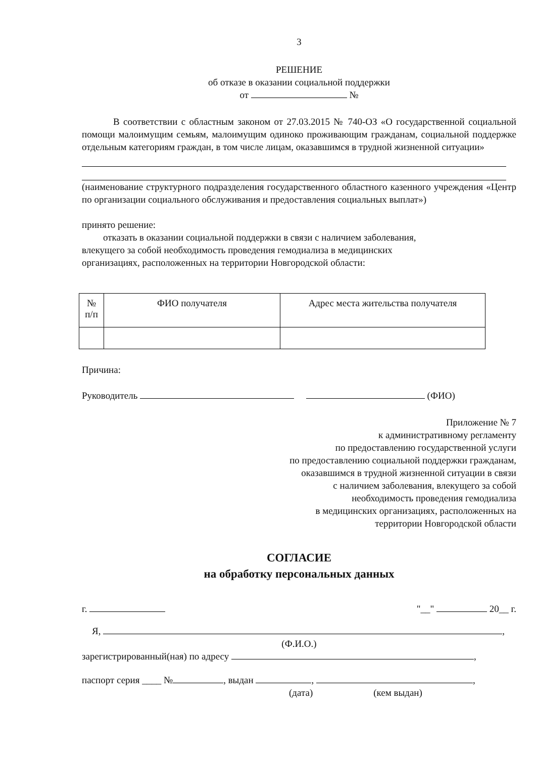3
РЕШЕНИЕ
об отказе в оказании социальной поддержки
от №
В соответствии с областным законом от 27.03.2015 № 740-ОЗ «О государственной социальной помощи малоимущим семьям, малоимущим одиноко проживающим гражданам, социальной поддержке отдельным категориям граждан, в том числе лицам, оказавшимся в трудной жизненной ситуации»
(наименование структурного подразделения государственного областного казенного учреждения «Центр по организации социального обслуживания и предоставления социальных выплат»)
принято решение:
отказать в оказании социальной поддержки в связи с наличием заболевания, влекущего за собой необходимость проведения гемодиализа в медицинских организациях, расположенных на территории Новгородской области:
| № п/п | ФИО получателя | Адрес места жительства получателя |
| --- | --- | --- |
Причина:
Руководитель (ФИО)
Приложение № 7
к административному регламенту
по предоставлению государственной услуги
по предоставлению социальной поддержки гражданам,
оказавшимся в трудной жизненной ситуации в связи
с наличием заболевания, влекущего за собой
необходимость проведения гемодиализа
в медицинских организациях, расположенных на
территории Новгородской области
СОГЛАСИЕ
на обработку персональных данных
г. "__" 20__ г.
Я, ,
(Ф.И.О.)
зарегистрированный(ная) по адресу ,
паспорт серия ____ № , выдан , ,
(дата) (кем выдан)